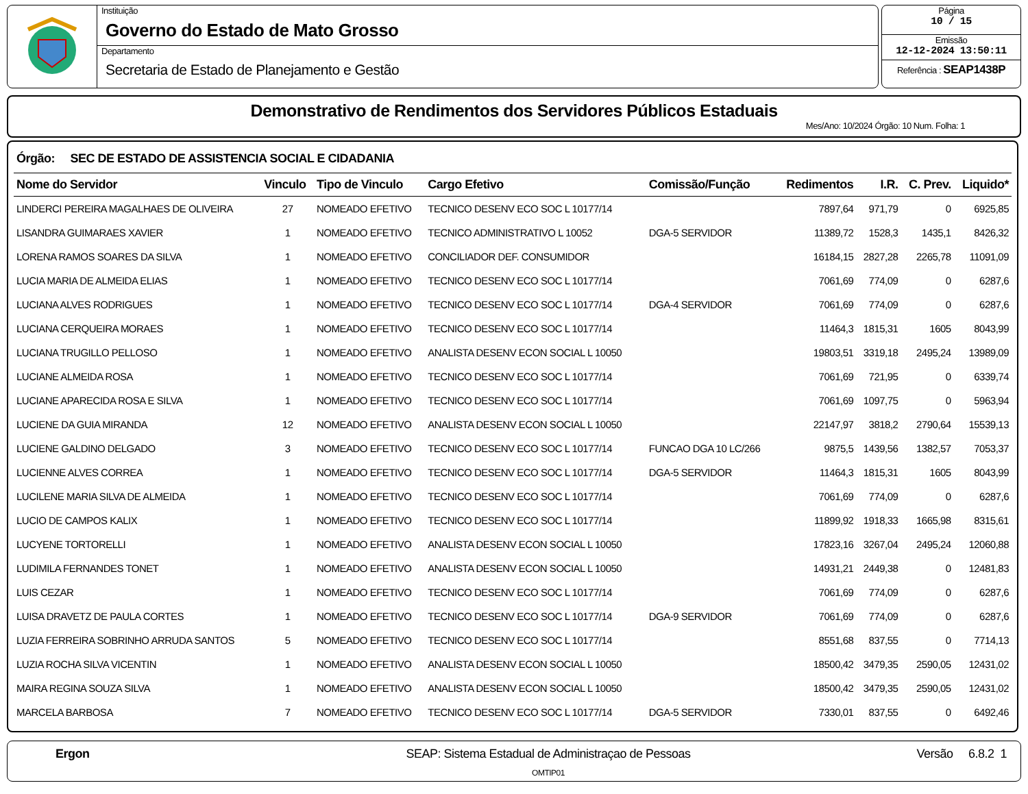Instituição
Governo do Estado de Mato Grosso
Departamento
Secretaria de Estado de Planejamento e Gestão
Página
10 / 15
Emissão
12-12-2024 13:50:11
Referência : SEAP1438P
Demonstrativo de Rendimentos dos Servidores Públicos Estaduais
Mes/Ano: 10/2024 Órgão: 10 Num. Folha: 1
Órgão: SEC DE ESTADO DE ASSISTENCIA SOCIAL E CIDADANIA
| Nome do Servidor | Vinculo | Tipo de Vinculo | Cargo Efetivo | Comissão/Função | Redimentos | I.R. | C. Prev. | Liquido* |
| --- | --- | --- | --- | --- | --- | --- | --- | --- |
| LINDERCI PEREIRA MAGALHAES DE OLIVEIRA | 27 | NOMEADO EFETIVO | TECNICO DESENV ECO SOC L 10177/14 | | 7897,64 | 971,79 | 0 | 6925,85 |
| LISANDRA GUIMARAES XAVIER | 1 | NOMEADO EFETIVO | TECNICO ADMINISTRATIVO L 10052 | DGA-5 SERVIDOR | 11389,72 | 1528,3 | 1435,1 | 8426,32 |
| LORENA RAMOS SOARES DA SILVA | 1 | NOMEADO EFETIVO | CONCILIADOR DEF. CONSUMIDOR | | 16184,15 | 2827,28 | 2265,78 | 11091,09 |
| LUCIA MARIA DE ALMEIDA ELIAS | 1 | NOMEADO EFETIVO | TECNICO DESENV ECO SOC L 10177/14 | | 7061,69 | 774,09 | 0 | 6287,6 |
| LUCIANA ALVES RODRIGUES | 1 | NOMEADO EFETIVO | TECNICO DESENV ECO SOC L 10177/14 | DGA-4 SERVIDOR | 7061,69 | 774,09 | 0 | 6287,6 |
| LUCIANA CERQUEIRA MORAES | 1 | NOMEADO EFETIVO | TECNICO DESENV ECO SOC L 10177/14 | | 11464,3 | 1815,31 | 1605 | 8043,99 |
| LUCIANA TRUGILLO PELLOSO | 1 | NOMEADO EFETIVO | ANALISTA DESENV ECON SOCIAL L 10050 | | 19803,51 | 3319,18 | 2495,24 | 13989,09 |
| LUCIANE ALMEIDA ROSA | 1 | NOMEADO EFETIVO | TECNICO DESENV ECO SOC L 10177/14 | | 7061,69 | 721,95 | 0 | 6339,74 |
| LUCIANE APARECIDA ROSA E SILVA | 1 | NOMEADO EFETIVO | TECNICO DESENV ECO SOC L 10177/14 | | 7061,69 | 1097,75 | 0 | 5963,94 |
| LUCIENE DA GUIA MIRANDA | 12 | NOMEADO EFETIVO | ANALISTA DESENV ECON SOCIAL L 10050 | | 22147,97 | 3818,2 | 2790,64 | 15539,13 |
| LUCIENE GALDINO DELGADO | 3 | NOMEADO EFETIVO | TECNICO DESENV ECO SOC L 10177/14 | FUNCAO DGA 10 LC/266 | 9875,5 | 1439,56 | 1382,57 | 7053,37 |
| LUCIENNE ALVES CORREA | 1 | NOMEADO EFETIVO | TECNICO DESENV ECO SOC L 10177/14 | DGA-5 SERVIDOR | 11464,3 | 1815,31 | 1605 | 8043,99 |
| LUCILENE MARIA SILVA DE ALMEIDA | 1 | NOMEADO EFETIVO | TECNICO DESENV ECO SOC L 10177/14 | | 7061,69 | 774,09 | 0 | 6287,6 |
| LUCIO DE CAMPOS KALIX | 1 | NOMEADO EFETIVO | TECNICO DESENV ECO SOC L 10177/14 | | 11899,92 | 1918,33 | 1665,98 | 8315,61 |
| LUCYENE TORTORELLI | 1 | NOMEADO EFETIVO | ANALISTA DESENV ECON SOCIAL L 10050 | | 17823,16 | 3267,04 | 2495,24 | 12060,88 |
| LUDIMILA FERNANDES TONET | 1 | NOMEADO EFETIVO | ANALISTA DESENV ECON SOCIAL L 10050 | | 14931,21 | 2449,38 | 0 | 12481,83 |
| LUIS CEZAR | 1 | NOMEADO EFETIVO | TECNICO DESENV ECO SOC L 10177/14 | | 7061,69 | 774,09 | 0 | 6287,6 |
| LUISA DRAVETZ DE PAULA CORTES | 1 | NOMEADO EFETIVO | TECNICO DESENV ECO SOC L 10177/14 | DGA-9 SERVIDOR | 7061,69 | 774,09 | 0 | 6287,6 |
| LUZIA FERREIRA SOBRINHO ARRUDA SANTOS | 5 | NOMEADO EFETIVO | TECNICO DESENV ECO SOC L 10177/14 | | 8551,68 | 837,55 | 0 | 7714,13 |
| LUZIA ROCHA SILVA VICENTIN | 1 | NOMEADO EFETIVO | ANALISTA DESENV ECON SOCIAL L 10050 | | 18500,42 | 3479,35 | 2590,05 | 12431,02 |
| MAIRA REGINA SOUZA SILVA | 1 | NOMEADO EFETIVO | ANALISTA DESENV ECON SOCIAL L 10050 | | 18500,42 | 3479,35 | 2590,05 | 12431,02 |
| MARCELA BARBOSA | 7 | NOMEADO EFETIVO | TECNICO DESENV ECO SOC L 10177/14 | DGA-5 SERVIDOR | 7330,01 | 837,55 | 0 | 6492,46 |
Ergon SEAP: Sistema Estadual de Administraçao de Pessoas
OMTIP01
Versão 6.8.2 1